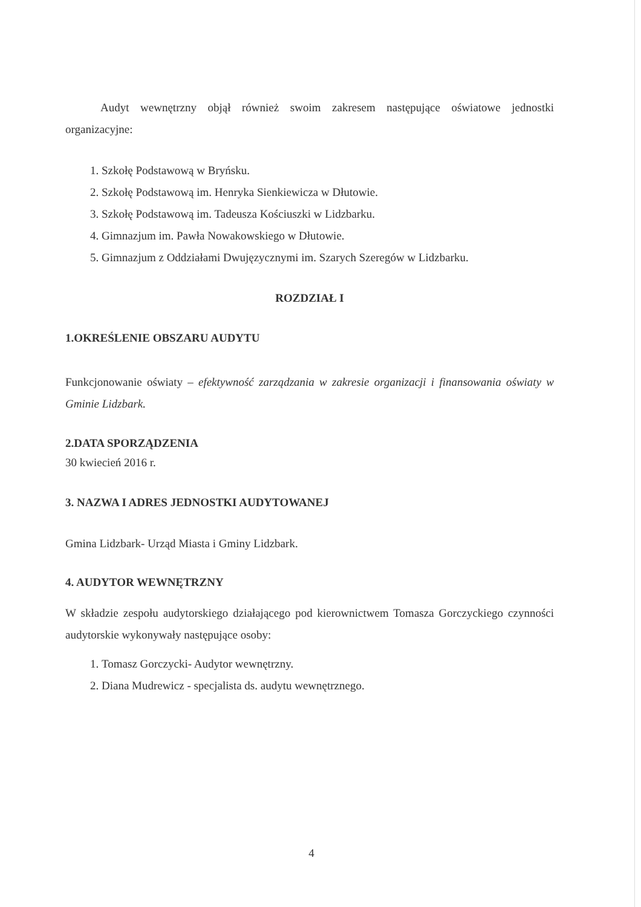Audyt wewnętrzny objął również swoim zakresem następujące oświatowe jednostki organizacyjne:
1. Szkołę Podstawową w Bryńsku.
2. Szkołę Podstawową im. Henryka Sienkiewicza w Dłutowie.
3. Szkołę Podstawową im. Tadeusza Kościuszki w Lidzbarku.
4. Gimnazjum im. Pawła Nowakowskiego w Dłutowie.
5. Gimnazjum z Oddziałami Dwujęzycznymi im. Szarych Szeregów w Lidzbarku.
ROZDZIAŁ I
1.OKREŚLENIE OBSZARU AUDYTU
Funkcjonowanie oświaty – efektywność zarządzania w zakresie organizacji i finansowania oświaty w Gminie Lidzbark.
2.DATA SPORZĄDZENIA
30 kwiecień 2016 r.
3. NAZWA I ADRES JEDNOSTKI AUDYTOWANEJ
Gmina Lidzbark- Urząd Miasta i Gminy Lidzbark.
4. AUDYTOR WEWNĘTRZNY
W składzie zespołu audytorskiego działającego pod kierownictwem Tomasza Gorczyckiego czynności audytorskie wykonywały następujące osoby:
1. Tomasz Gorczycki- Audytor wewnętrzny.
2. Diana Mudrewicz - specjalista ds. audytu wewnętrznego.
4